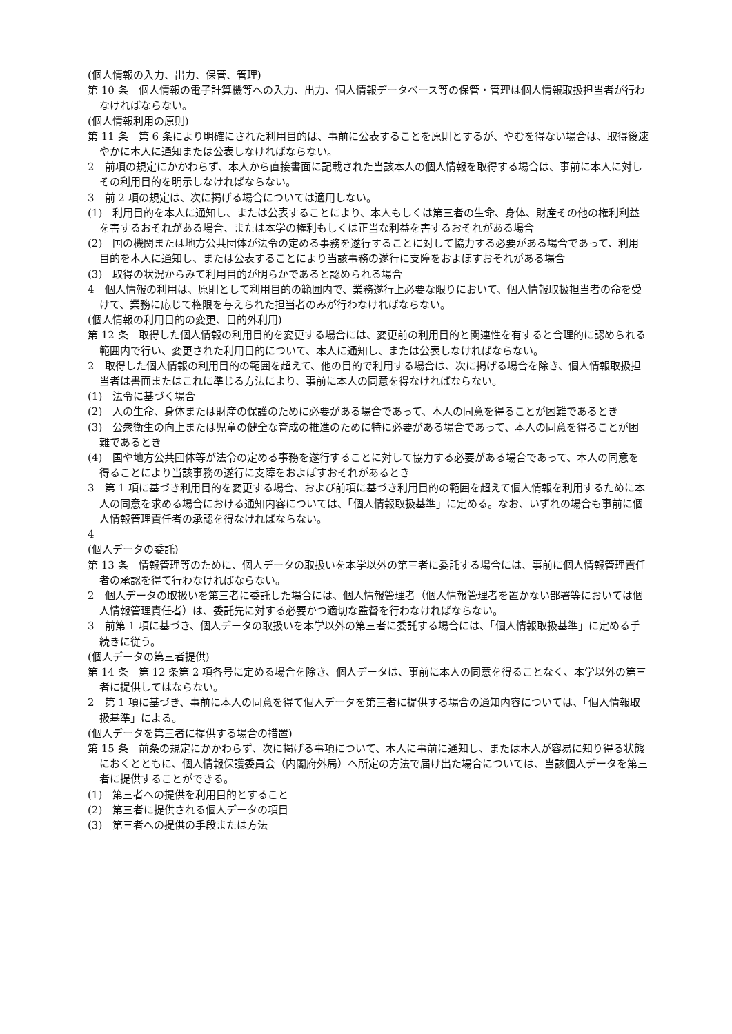(個人情報の入力、出力、保管、管理)
第 10 条　個人情報の電子計算機等への入力、出力、個人情報データベース等の保管・管理は個人情報取扱担当者が行わなければならない。
(個人情報利用の原則)
第 11 条　第 6 条により明確にされた利用目的は、事前に公表することを原則とするが、やむを得ない場合は、取得後速やかに本人に通知または公表しなければならない。
2　前項の規定にかかわらず、本人から直接書面に記載された当該本人の個人情報を取得する場合は、事前に本人に対しその利用目的を明示しなければならない。
3　前 2 項の規定は、次に掲げる場合については適用しない。
(1)　利用目的を本人に通知し、または公表することにより、本人もしくは第三者の生命、身体、財産その他の権利利益を害するおそれがある場合、または本学の権利もしくは正当な利益を害するおそれがある場合
(2)　国の機関または地方公共団体が法令の定める事務を遂行することに対して協力する必要がある場合であって、利用目的を本人に通知し、または公表することにより当該事務の遂行に支障をおよぼすおそれがある場合
(3)　取得の状況からみて利用目的が明らかであると認められる場合
4　個人情報の利用は、原則として利用目的の範囲内で、業務遂行上必要な限りにおいて、個人情報取扱担当者の命を受けて、業務に応じて権限を与えられた担当者のみが行わなければならない。
(個人情報の利用目的の変更、目的外利用)
第 12 条　取得した個人情報の利用目的を変更する場合には、変更前の利用目的と関連性を有すると合理的に認められる範囲内で行い、変更された利用目的について、本人に通知し、または公表しなければならない。
2　取得した個人情報の利用目的の範囲を超えて、他の目的で利用する場合は、次に掲げる場合を除き、個人情報取扱担当者は書面またはこれに準じる方法により、事前に本人の同意を得なければならない。
(1)　法令に基づく場合
(2)　人の生命、身体または財産の保護のために必要がある場合であって、本人の同意を得ることが困難であるとき
(3)　公衆衛生の向上または児童の健全な育成の推進のために特に必要がある場合であって、本人の同意を得ることが困難であるとき
(4)　国や地方公共団体等が法令の定める事務を遂行することに対して協力する必要がある場合であって、本人の同意を得ることにより当該事務の遂行に支障をおよぼすおそれがあるとき
3　第 1 項に基づき利用目的を変更する場合、および前項に基づき利用目的の範囲を超えて個人情報を利用するために本人の同意を求める場合における通知内容については、「個人情報取扱基準」に定める。なお、いずれの場合も事前に個人情報管理責任者の承認を得なければならない。
4
(個人データの委託)
第 13 条　情報管理等のために、個人データの取扱いを本学以外の第三者に委託する場合には、事前に個人情報管理責任者の承認を得て行わなければならない。
2　個人データの取扱いを第三者に委託した場合には、個人情報管理者（個人情報管理者を置かない部署等においては個人情報管理責任者）は、委託先に対する必要かつ適切な監督を行わなければならない。
3　前第 1 項に基づき、個人データの取扱いを本学以外の第三者に委託する場合には、「個人情報取扱基準」に定める手続きに従う。
(個人データの第三者提供)
第 14 条　第 12 条第 2 項各号に定める場合を除き、個人データは、事前に本人の同意を得ることなく、本学以外の第三者に提供してはならない。
2　第 1 項に基づき、事前に本人の同意を得て個人データを第三者に提供する場合の通知内容については、「個人情報取扱基準」による。
(個人データを第三者に提供する場合の措置)
第 15 条　前条の規定にかかわらず、次に掲げる事項について、本人に事前に通知し、または本人が容易に知り得る状態におくとともに、個人情報保護委員会（内閣府外局）へ所定の方法で届け出た場合については、当該個人データを第三者に提供することができる。
(1)　第三者への提供を利用目的とすること
(2)　第三者に提供される個人データの項目
(3)　第三者への提供の手段または方法